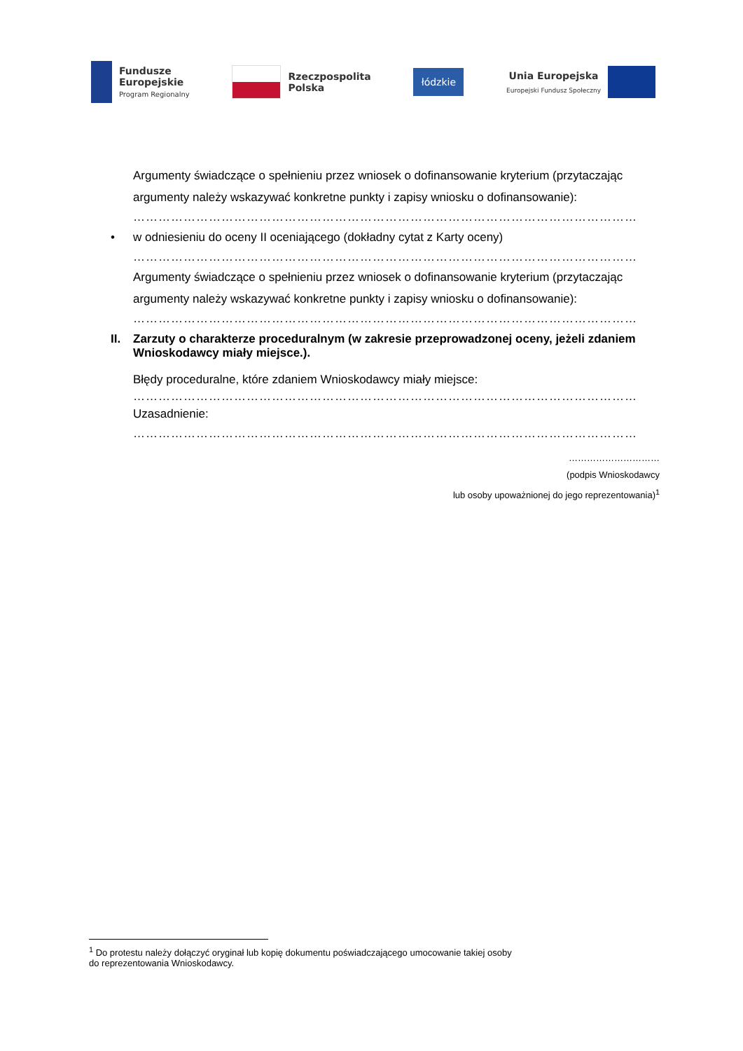Fundusze
Europejskie
Program Regionalny
Rzeczpospolita
Polska
łódzkie
Unia Europejska
Europejski Fundusz Społeczny
Argumenty świadczące o spełnieniu przez wniosek o dofinansowanie kryterium (przytaczając argumenty należy wskazywać konkretne punkty i zapisy wniosku o dofinansowanie):
…………………………………………………………………………………………………………
• w odniesieniu do oceny II oceniającego (dokładny cytat z Karty oceny)
…………………………………………………………………………………………………………
Argumenty świadczące o spełnieniu przez wniosek o dofinansowanie kryterium (przytaczając argumenty należy wskazywać konkretne punkty i zapisy wniosku o dofinansowanie):
…………………………………………………………………………………………………………
II. Zarzuty o charakterze proceduralnym (w zakresie przeprowadzonej oceny, jeżeli zdaniem Wnioskodawcy miały miejsce.).
Błędy proceduralne, które zdaniem Wnioskodawcy miały miejsce:
…………………………………………………………………………………………………………
Uzasadnienie:
…………………………………………………………………………………………………………
…………………………
(podpis Wnioskodawcy
lub osoby upoważnionej do jego reprezentowania)<sup>1</sup>
<sup>1</sup> Do protestu należy dołączyć oryginał lub kopię dokumentu poświadczającego umocowanie takiej osoby
do reprezentowania Wnioskodawcy.